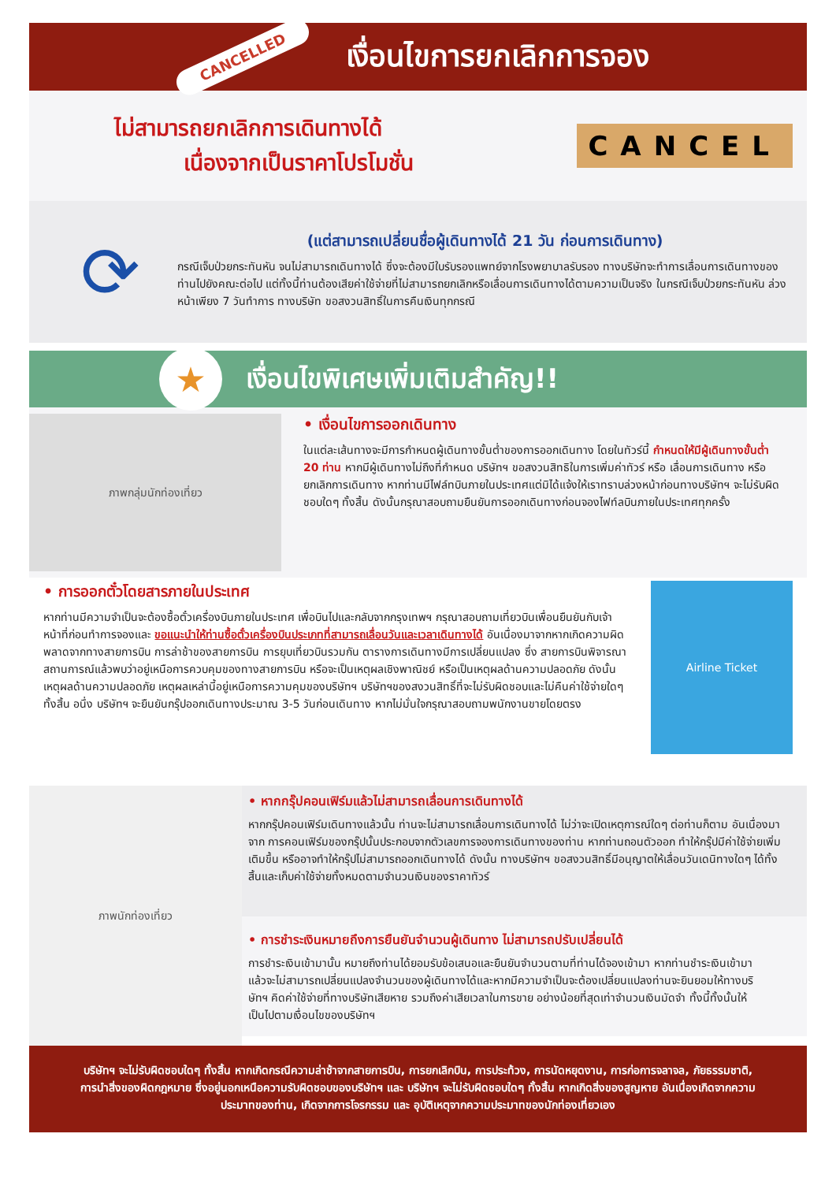CANCELLED
เงื่อนไขการยกเลิกการจอง
ไม่สามารถยกเลิกการเดินทางได้
เนื่องจากเป็นราคาโปรโมชั่น
CANCEL
⟳
(แต่สามารถเปลี่ยนชื่อผู้เดินทางได้ 21 วัน ก่อนการเดินทาง)
กรณีเจ็บป่วยกระทันหัน จนไม่สามารถเดินทางได้ ซึ่งจะต้องมีใบรับรองแพทย์จากโรงพยาบาลรับรอง ทางบริษัทจะทำการเลื่อนการเดินทางของท่านไปยังคณะต่อไป แต่ทั้งนี้ท่านต้องเสียค่าใช้จ่ายที่ไม่สามารถยกเลิกหรือเลื่อนการเดินทางได้ตามความเป็นจริง ในกรณีเจ็บป่วยกระทันหัน ล่วงหน้าเพียง 7 วันทำการ ทางบริษัท ขอสงวนสิทธิ์ในการคืนเงินทุกกรณี
★
เงื่อนไขพิเศษเพิ่มเติมสำคัญ!!
ภาพกลุ่มนักท่องเที่ยว
• เงื่อนไขการออกเดินทาง
ในแต่ละเส้นทางจะมีการกำหนดผู้เดินทางขั้นต่ำของการออกเดินทาง โดยในทัวร์นี้ กำหนดให้มีผู้เดินทางขั้นต่ำ 20 ท่าน หากมีผู้เดินทางไม่ถึงที่กำหนด บริษัทฯ ขอสงวนสิทธิในการเพิ่มค่าทัวร์ หรือ เลื่อนการเดินทาง หรือ ยกเลิกการเดินทาง หากท่านมีไฟล์ทบินภายในประเทศแต่มิได้แจ้งให้เราทราบล่วงหน้าก่อนทางบริษัทฯ จะไม่รับผิดชอบใดๆ ทั้งสิ้น ดังนั้นกรุณาสอบถามยืนยันการออกเดินทางก่อนจองไฟท์ลบินภายในประเทศทุกครั้ง
• การออกตั๋วโดยสารภายในประเทศ
หากท่านมีความจำเป็นจะต้องซื้อตั๋วเครื่องบินภายในประเทศ เพื่อบินไปและกลับจากกรุงเทพฯ กรุณาสอบถามเที่ยวบินเพื่อนยืนยันกับเจ้าหน้าที่ก่อนทำการจองและ ขอแนะนำให้ท่านซื้อตั๋วเครื่องบินประเภทที่สามารถเลื่อนวันและเวลาเดินทางได้ อันเนื่องมาจากหากเกิดความผิดพลาดจากทางสายการบิน การล่าช้าของสายการบิน การยุบเที่ยวบินรวมกัน ตารางการเดินทางมีการเปลี่ยนแปลง ซึ่ง สายการบินพิจารณาสถานการณ์แล้วพบว่าอยู่เหนือการควบคุมของทางสายการบิน หรือจะเป็นเหตุผลเชิงพาณิชย์ หรือเป็นเหตุผลด้านความปลอดภัย ดังนั้น เหตุผลด้านความปลอดภัย เหตุผลเหล่านี้อยู่เหนือการความคุมของบริษัทฯ บริษัทฯของสงวนสิทธิ์ที่จะไม่รับผิดชอบและไม่คืนค่าใช้จ่ายใดๆ ทั้งสิ้น อนึ่ง บริษัทฯ จะยืนยันกรุ๊ปออกเดินทางประมาณ 3-5 วันก่อนเดินทาง หากไม่มั่นใจกรุณาสอบถามพนักงานขายโดยตรง
Airline Ticket
ภาพนักท่องเที่ยว
• หากกรุ๊ปคอนเฟิร์มแล้วไม่สามารถเลื่อนการเดินทางได้
หากกรุ๊ปคอนเฟิร์มเดินทางแล้วนั้น ท่านจะไม่สามารถเลื่อนการเดินทางได้ ไม่ว่าจะเปิดเหตุการณ์ใดๆ ต่อท่านก็ตาม อันเนื่องมาจาก การคอนเฟิร์มของกรุ๊ปนั้นประกอบจากตัวเลขการจองการเดินทางของท่าน หากท่านถอนตัวออก ทำให้กรุ๊ปมีค่าใช้จ่ายเพิ่มเติมขึ้น หรืออาจทำให้กรุ๊ปไม่สามารถออกเดินทางได้ ดังนั้น ทางบริษัทฯ ขอสงวนสิทธิ์มีอนุญาตให้เลื่อนวันเดนิทางใดๆ ได้ทั้งสิ้นและเก็บค่าใช้จ่ายทั้งหมดตามจำนวนเงินของราคาทัวร์
• การชำระเงินหมายถึงการยืนยันจำนวนผู้เดินทาง ไม่สามารถปรับเปลี่ยนได้
การชำระเงินเข้ามานั้น หมายถึงท่านได้ยอมรับข้อเสนอและยืนยันจำนวนตามที่ท่านได้จองเข้ามา หากท่านชำระเงินเข้ามาแล้วจะไม่สามารถเปลี่ยนแปลงจำนวนของผู้เดินทางได้และหากมีความจำเป็นจะต้องเปลี่ยนแปลงท่านจะยินยอมให้ทางบริษัทฯ คิดค่าใช้จ่ายที่ทางบริษัทเสียหาย รวมถึงค่าเสียเวลาในการขาย อย่างน้อยที่สุดเท่าจำนวนเงินมัดจำ ทั้งนี้ทั้งนั้นให้เป็นไปตามเงื่อนไขของบริษัทฯ
บริษัทฯ จะไม่รับผิดชอบใดๆ ทั้งสิ้น หากเกิดกรณีความล่าช้าจากสายการบิน, การยกเลิกบิน, การประท้วง, การนัดหยุดงาน, การก่อการจลาจล, ภัยธรรมชาติ, การนำสิ่งของผิดกฎหมาย ซึ่งอยู่นอกเหนือความรับผิดชอบของบริษัทฯ และ บริษัทฯ จะไม่รับผิดชอบใดๆ ทั้งสิ้น หากเกิดสิ่งของสูญหาย อันเนื่องเกิดจากความประมาทของท่าน, เกิดจากการโจรกรรม และ อุบัติเหตุจากความประมาทของนักท่องเที่ยวเอง